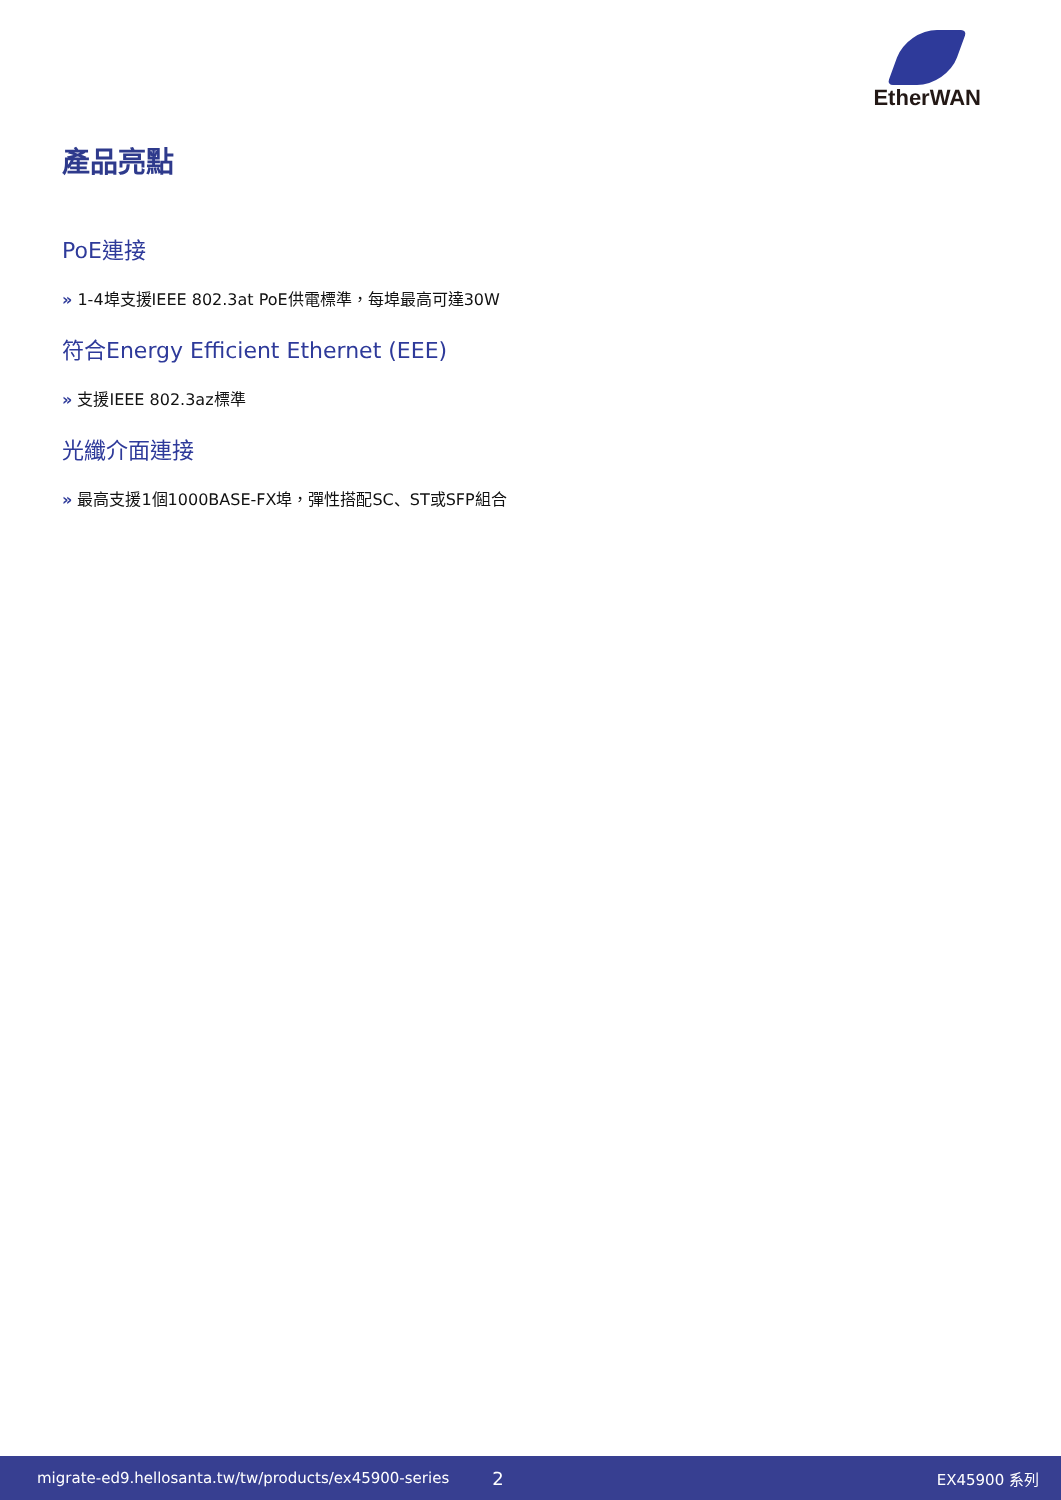EtherWAN
產品亮點
PoE連接
» 1-4埠支援IEEE 802.3at PoE供電標準，每埠最高可達30W
符合Energy Efficient Ethernet (EEE)
» 支援IEEE 802.3az標準
光纖介面連接
» 最高支援1個1000BASE-FX埠，彈性搭配SC、ST或SFP組合
migrate-ed9.hellosanta.tw/tw/products/ex45900-series 2 EX45900 系列